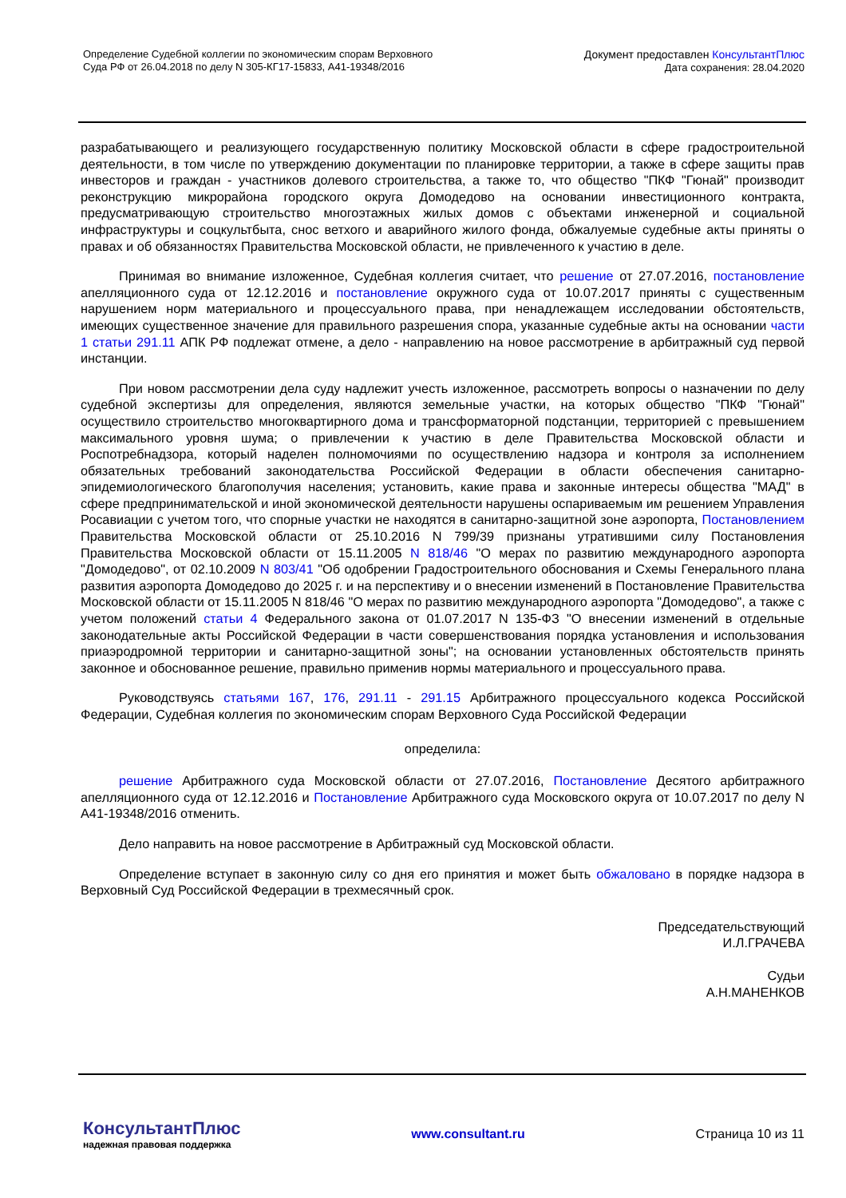Определение Судебной коллегии по экономическим спорам Верховного
Суда РФ от 26.04.2018 по делу N 305-КГ17-15833, А41-19348/2016
Документ предоставлен КонсультантПлюс
Дата сохранения: 28.04.2020
разрабатывающего и реализующего государственную политику Московской области в сфере градостроительной деятельности, в том числе по утверждению документации по планировке территории, а также в сфере защиты прав инвесторов и граждан - участников долевого строительства, а также то, что общество "ПКФ "Гюнай" производит реконструкцию микрорайона городского округа Домодедово на основании инвестиционного контракта, предусматривающую строительство многоэтажных жилых домов с объектами инженерной и социальной инфраструктуры и соцкультбыта, снос ветхого и аварийного жилого фонда, обжалуемые судебные акты приняты о правах и об обязанностях Правительства Московской области, не привлеченного к участию в деле.
Принимая во внимание изложенное, Судебная коллегия считает, что решение от 27.07.2016, постановление апелляционного суда от 12.12.2016 и постановление окружного суда от 10.07.2017 приняты с существенным нарушением норм материального и процессуального права, при ненадлежащем исследовании обстоятельств, имеющих существенное значение для правильного разрешения спора, указанные судебные акты на основании части 1 статьи 291.11 АПК РФ подлежат отмене, а дело - направлению на новое рассмотрение в арбитражный суд первой инстанции.
При новом рассмотрении дела суду надлежит учесть изложенное, рассмотреть вопросы о назначении по делу судебной экспертизы для определения, являются земельные участки, на которых общество "ПКФ "Гюнай" осуществило строительство многоквартирного дома и трансформаторной подстанции, территорией с превышением максимального уровня шума; о привлечении к участию в деле Правительства Московской области и Роспотребнадзора, который наделен полномочиями по осуществлению надзора и контроля за исполнением обязательных требований законодательства Российской Федерации в области обеспечения санитарно-эпидемиологического благополучия населения; установить, какие права и законные интересы общества "МАД" в сфере предпринимательской и иной экономической деятельности нарушены оспариваемым им решением Управления Росавиации с учетом того, что спорные участки не находятся в санитарно-защитной зоне аэропорта, Постановлением Правительства Московской области от 25.10.2016 N 799/39 признаны утратившими силу Постановления Правительства Московской области от 15.11.2005 N 818/46 "О мерах по развитию международного аэропорта "Домодедово", от 02.10.2009 N 803/41 "Об одобрении Градостроительного обоснования и Схемы Генерального плана развития аэропорта Домодедово до 2025 г. и на перспективу и о внесении изменений в Постановление Правительства Московской области от 15.11.2005 N 818/46 "О мерах по развитию международного аэропорта "Домодедово", а также с учетом положений статьи 4 Федерального закона от 01.07.2017 N 135-ФЗ "О внесении изменений в отдельные законодательные акты Российской Федерации в части совершенствования порядка установления и использования приаэродромной территории и санитарно-защитной зоны"; на основании установленных обстоятельств принять законное и обоснованное решение, правильно применив нормы материального и процессуального права.
Руководствуясь статьями 167, 176, 291.11 - 291.15 Арбитражного процессуального кодекса Российской Федерации, Судебная коллегия по экономическим спорам Верховного Суда Российской Федерации
определила:
решение Арбитражного суда Московской области от 27.07.2016, Постановление Десятого арбитражного апелляционного суда от 12.12.2016 и Постановление Арбитражного суда Московского округа от 10.07.2017 по делу N А41-19348/2016 отменить.
Дело направить на новое рассмотрение в Арбитражный суд Московской области.
Определение вступает в законную силу со дня его принятия и может быть обжаловано в порядке надзора в Верховный Суд Российской Федерации в трехмесячный срок.
Председательствующий
И.Л.ГРАЧЕВА
Судьи
А.Н.МАНЕНКОВ
КонсультантПлюс
надежная правовая поддержка
www.consultant.ru Страница 10 из 11